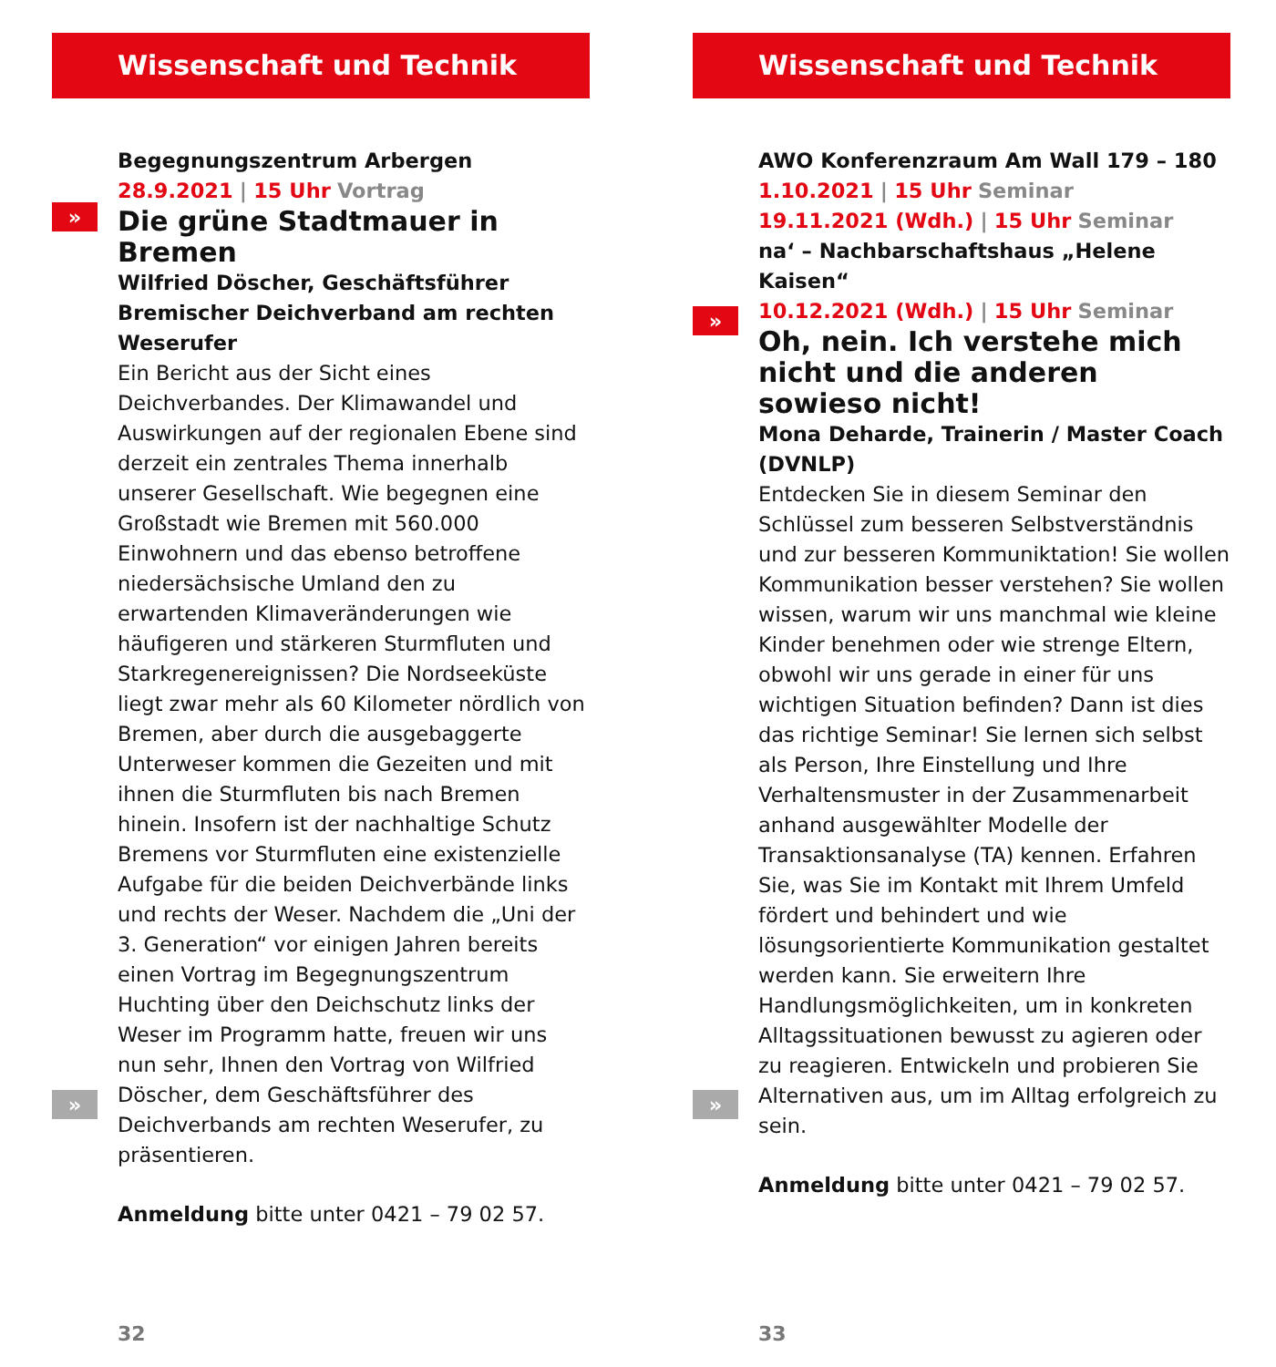Wissenschaft und Technik
Begegnungszentrum Arbergen
28.9.2021 | 15 Uhr Vortrag
»
Die grüne Stadtmauer in Bremen
Wilfried Döscher, Geschäftsführer Bremischer Deichverband am rechten Weserufer
Ein Bericht aus der Sicht eines Deichverbandes. Der Klimawandel und Auswirkungen auf der regionalen Ebene sind derzeit ein zentrales Thema innerhalb unserer Gesellschaft. Wie begegnen eine Großstadt wie Bremen mit 560.000 Einwohnern und das ebenso betroffene niedersächsische Umland den zu erwartenden Klimaveränderungen wie häufigeren und stärkeren Sturmfluten und Starkregenereignissen? Die Nordseeküste liegt zwar mehr als 60 Kilometer nördlich von Bremen, aber durch die ausgebaggerte Unterweser kommen die Gezeiten und mit ihnen die Sturmfluten bis nach Bremen hinein. Insofern ist der nachhaltige Schutz Bremens vor Sturmfluten eine existenzielle Aufgabe für die beiden Deichverbände links und rechts der Weser. Nachdem die „Uni der 3. Generation“ vor einigen Jahren bereits einen Vortrag im Begegnungszentrum Huchting über den Deichschutz links der Weser im Programm hatte, freuen wir uns nun sehr, Ihnen den Vortrag von Wilfried Döscher, dem Geschäftsführer des Deichverbands am rechten Weserufer, zu präsentieren.
»
Anmeldung bitte unter 0421 – 79 02 57.
32
Wissenschaft und Technik
AWO Konferenzraum Am Wall 179 – 180
1.10.2021 | 15 Uhr Seminar
19.11.2021 (Wdh.) | 15 Uhr Seminar
na‘ – Nachbarschaftshaus „Helene Kaisen“
10.12.2021 (Wdh.) | 15 Uhr Seminar
»
Oh, nein. Ich verstehe mich nicht und die anderen sowieso nicht!
Mona Deharde, Trainerin / Master Coach (DVNLP)
Entdecken Sie in diesem Seminar den Schlüssel zum besseren Selbstverständnis und zur besseren Kommuniktation! Sie wollen Kommunikation besser verstehen? Sie wollen wissen, warum wir uns manchmal wie kleine Kinder benehmen oder wie strenge Eltern, obwohl wir uns gerade in einer für uns wichtigen Situation befinden? Dann ist dies das richtige Seminar! Sie lernen sich selbst als Person, Ihre Einstellung und Ihre Verhaltensmuster in der Zusammenarbeit anhand ausgewählter Modelle der Transaktionsanalyse (TA) kennen. Erfahren Sie, was Sie im Kontakt mit Ihrem Umfeld fördert und behindert und wie lösungsorientierte Kommunikation gestaltet werden kann. Sie erweitern Ihre Handlungsmöglichkeiten, um in konkreten Alltagssituationen bewusst zu agieren oder zu reagieren. Entwickeln und probieren Sie Alternativen aus, um im Alltag erfolgreich zu sein.
»
Anmeldung bitte unter 0421 – 79 02 57.
33